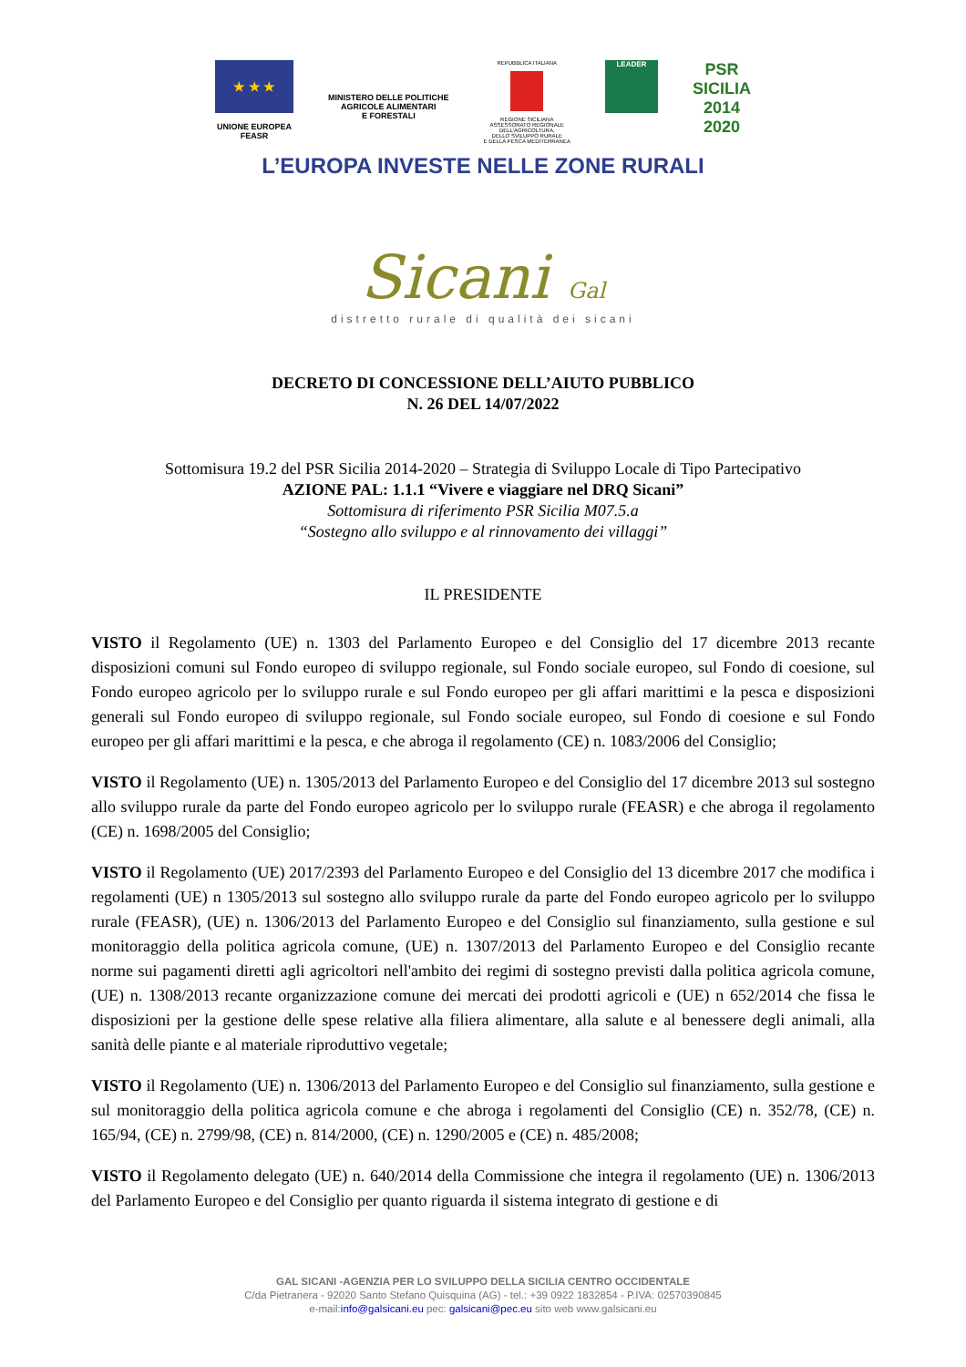★ ★ ★
UNIONE EUROPEA
FEASR
MINISTERO DELLE POLITICHE
AGRICOLE ALIMENTARI
E FORESTALI
REPUBBLICA ITALIANA
REGIONE SICILIANA
ASSESSORATO REGIONALE
DELL'AGRICOLTURA,
DELLO SVILUPPO RURALE
E DELLA PESCA MEDITERRANEA
LEADER
PSR
SICILIA
2014
2020
L’EUROPA INVESTE NELLE ZONE RURALI
Sicani Gal
distretto rurale di qualità dei sicani
DECRETO DI CONCESSIONE DELL’AIUTO PUBBLICO
N. 26 DEL 14/07/2022
Sottomisura 19.2 del PSR Sicilia 2014-2020 – Strategia di Sviluppo Locale di Tipo Partecipativo
AZIONE PAL: 1.1.1 “Vivere e viaggiare nel DRQ Sicani”
Sottomisura di riferimento PSR Sicilia M07.5.a
“Sostegno allo sviluppo e al rinnovamento dei villaggi”
IL PRESIDENTE
VISTO il Regolamento (UE) n. 1303 del Parlamento Europeo e del Consiglio del 17 dicembre 2013 recante disposizioni comuni sul Fondo europeo di sviluppo regionale, sul Fondo sociale europeo, sul Fondo di coesione, sul Fondo europeo agricolo per lo sviluppo rurale e sul Fondo europeo per gli affari marittimi e la pesca e disposizioni generali sul Fondo europeo di sviluppo regionale, sul Fondo sociale europeo, sul Fondo di coesione e sul Fondo europeo per gli affari marittimi e la pesca, e che abroga il regolamento (CE) n. 1083/2006 del Consiglio;
VISTO il Regolamento (UE) n. 1305/2013 del Parlamento Europeo e del Consiglio del 17 dicembre 2013 sul sostegno allo sviluppo rurale da parte del Fondo europeo agricolo per lo sviluppo rurale (FEASR) e che abroga il regolamento (CE) n. 1698/2005 del Consiglio;
VISTO il Regolamento (UE) 2017/2393 del Parlamento Europeo e del Consiglio del 13 dicembre 2017 che modifica i regolamenti (UE) n 1305/2013 sul sostegno allo sviluppo rurale da parte del Fondo europeo agricolo per lo sviluppo rurale (FEASR), (UE) n. 1306/2013 del Parlamento Europeo e del Consiglio sul finanziamento, sulla gestione e sul monitoraggio della politica agricola comune, (UE) n. 1307/2013 del Parlamento Europeo e del Consiglio recante norme sui pagamenti diretti agli agricoltori nell'ambito dei regimi di sostegno previsti dalla politica agricola comune, (UE) n. 1308/2013 recante organizzazione comune dei mercati dei prodotti agricoli e (UE) n 652/2014 che fissa le disposizioni per la gestione delle spese relative alla filiera alimentare, alla salute e al benessere degli animali, alla sanità delle piante e al materiale riproduttivo vegetale;
VISTO il Regolamento (UE) n. 1306/2013 del Parlamento Europeo e del Consiglio sul finanziamento, sulla gestione e sul monitoraggio della politica agricola comune e che abroga i regolamenti del Consiglio (CE) n. 352/78, (CE) n. 165/94, (CE) n. 2799/98, (CE) n. 814/2000, (CE) n. 1290/2005 e (CE) n. 485/2008;
VISTO il Regolamento delegato (UE) n. 640/2014 della Commissione che integra il regolamento (UE) n. 1306/2013 del Parlamento Europeo e del Consiglio per quanto riguarda il sistema integrato di gestione e di
GAL SICANI -AGENZIA PER LO SVILUPPO DELLA SICILIA CENTRO OCCIDENTALE
C/da Pietranera - 92020 Santo Stefano Quisquina (AG) - tel.: +39 0922 1832854 - P.IVA: 02570390845
e-mail:info@galsicani.eu pec: galsicani@pec.eu sito web www.galsicani.eu